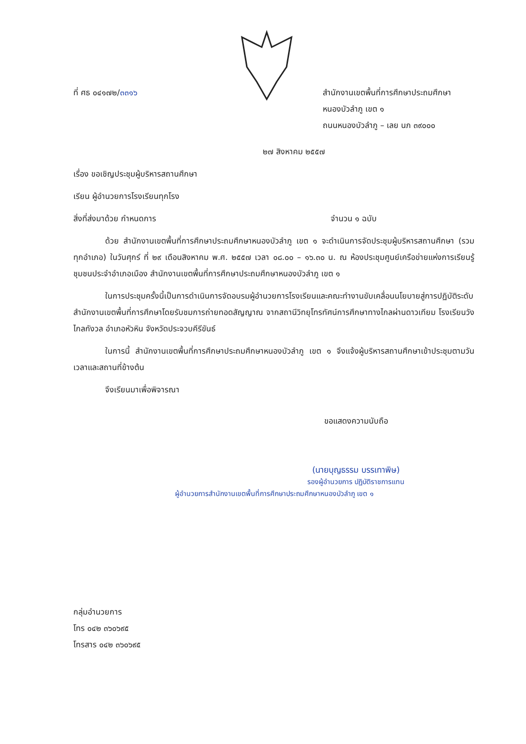ที่ ศธ ๐๔๑๗๒/๓๓๑๖ สำนักงานเขตพื้นที่การศึกษาประถมศึกษา
หนองบัวลำภู เขต ๑
ถนนหนองบัวลำภู – เลย นภ ๓๙๐๐๐
๒๗ สิงหาคม ๒๕๕๗
เรื่อง ขอเชิญประชุมผู้บริหารสถานศึกษา
เรียน ผู้อำนวยการโรงเรียนทุกโรง
สิ่งที่ส่งมาด้วย กำหนดการ จำนวน ๑ ฉบับ
ด้วย สำนักงานเขตพื้นที่การศึกษาประถมศึกษาหนองบัวลำภู เขต ๑ จะดำเนินการจัดประชุมผู้บริหารสถานศึกษา (รวมทุกอำเภอ) ในวันศุกร์ ที่ ๒๙ เดือนสิงหาคม พ.ศ. ๒๕๕๗ เวลา ๐๘.๐๐ – ๑๖.๓๐ น. ณ ห้องประชุมศูนย์เครือข่ายแห่งการเรียนรู้ชุมชนประจำอำเภอเมือง สำนักงานเขตพื้นที่การศึกษาประถมศึกษาหนองบัวลำภู เขต ๑
ในการประชุมครั้งนี้เป็นการดำเนินการจัดอบรมผู้อำนวยการโรงเรียนและคณะทำงานขับเคลื่อนนโยบายสู่การปฏิบัติระดับสำนักงานเขตพื้นที่การศึกษาโดยรับชมการถ่ายทอดสัญญาณ จากสถานีวิทยุโทรทัศน์การศึกษาทางไกลผ่านดาวเทียม โรงเรียนวังไกลกังวล อำเภอหัวหิน จังหวัดประจวบคีรีขันธ์
ในการนี้ สำนักงานเขตพื้นที่การศึกษาประถมศึกษาหนองบัวลำภู เขต ๑ จึงแจ้งผู้บริหารสถานศึกษาเข้าประชุมตามวันเวลาและสถานที่ข้างต้น
จึงเรียนมาเพื่อพิจารณา
ขอแสดงความนับถือ
(นายบุญธรรม บรรเทาพิษ)
รองผู้อำนวยการ ปฏิบัติราชการแทน
ผู้อำนวยการสำนักงานเขตพื้นที่การศึกษาประถมศึกษาหนองบัวลำภู เขต ๑
กลุ่มอำนวยการ
โทร ๐๔๒ ๓๖๐๖๙๕
โทรสาร ๐๔๒ ๓๖๐๖๙๕